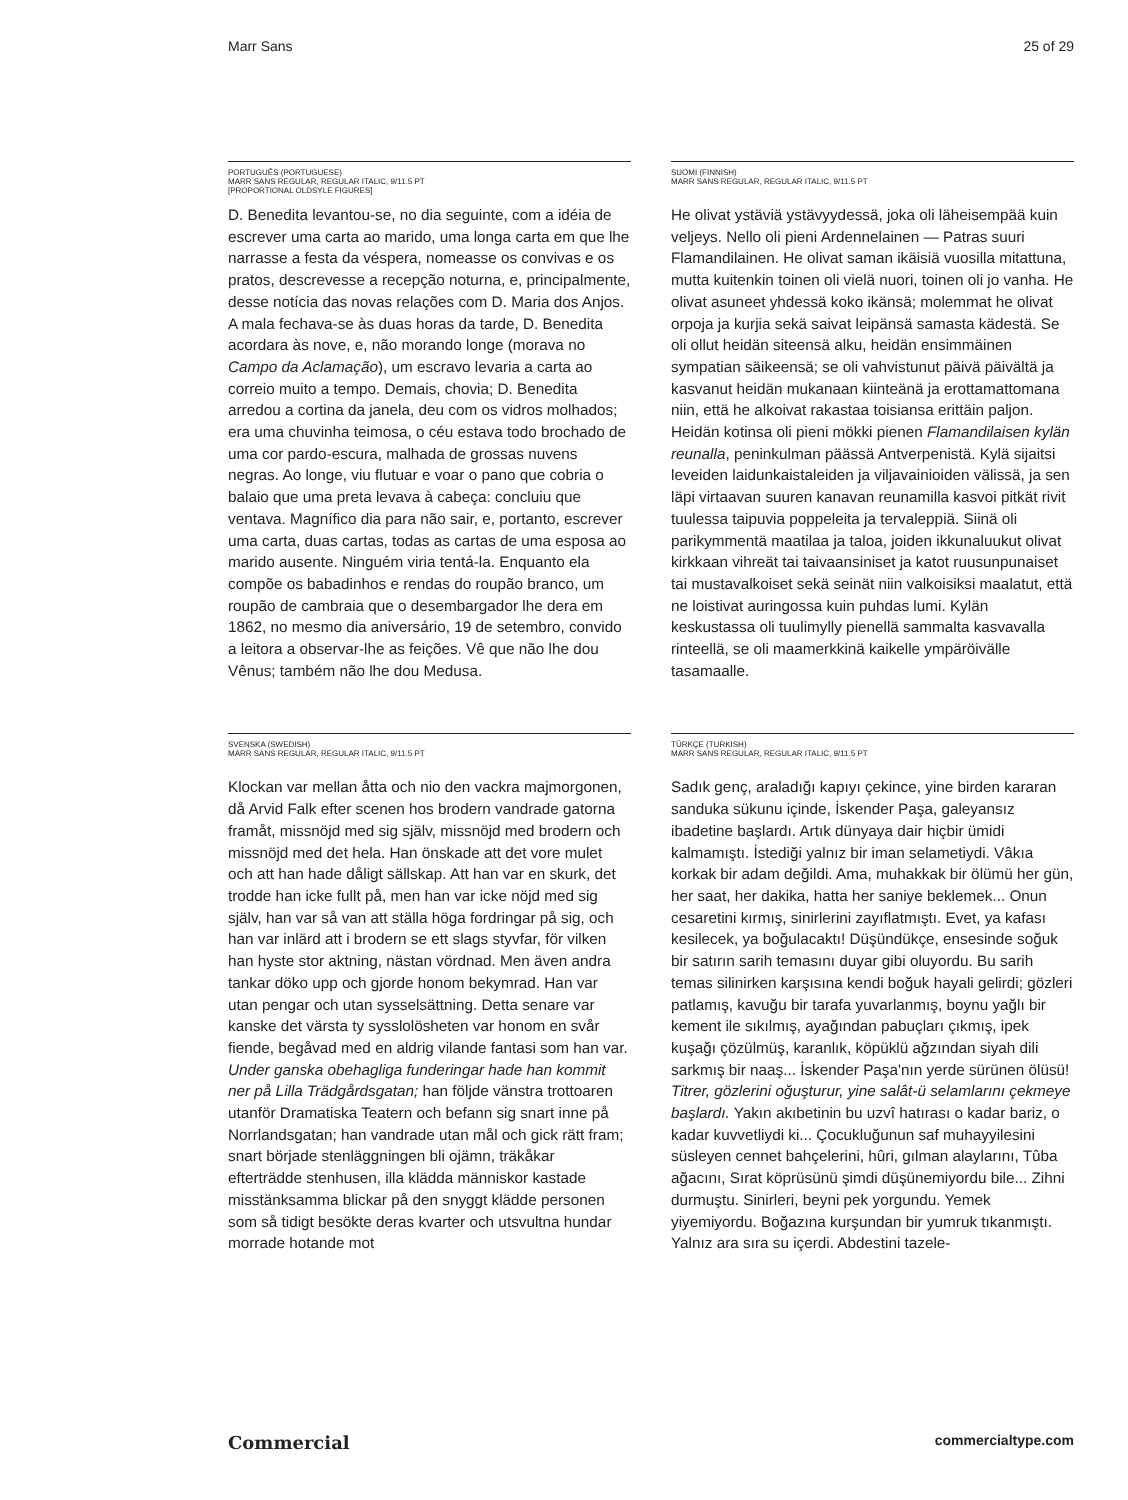Marr Sans 25 of 29
PORTUGUÊS (PORTUGUESE)
MARR SANS REGULAR, REGULAR ITALIC, 9/11.5 PT
[PROPORTIONAL OLDSYLE FIGURES]
D. Benedita levantou-se, no dia seguinte, com a idéia de escrever uma carta ao marido, uma longa carta em que lhe narrasse a festa da véspera, nomeasse os convivas e os pratos, descrevesse a recepção noturna, e, principalmente, desse notícia das novas relações com D. Maria dos Anjos. A mala fechava-se às duas horas da tarde, D. Benedita acordara às nove, e, não morando longe (morava no Campo da Aclamação), um escravo levaria a carta ao correio muito a tempo. Demais, chovia; D. Benedita arredou a cortina da janela, deu com os vidros molhados; era uma chuvinha teimosa, o céu estava todo brochado de uma cor pardo-escura, malhada de grossas nuvens negras. Ao longe, viu flutuar e voar o pano que cobria o balaio que uma preta levava à cabeça: concluiu que ventava. Magnífico dia para não sair, e, portanto, escrever uma carta, duas cartas, todas as cartas de uma esposa ao marido ausente. Ninguém viria tentá-la. Enquanto ela compõe os babadinhos e rendas do roupão branco, um roupão de cambraia que o desembargador lhe dera em 1862, no mesmo dia aniversário, 19 de setembro, convido a leitora a observar-lhe as feições. Vê que não lhe dou Vênus; também não lhe dou Medusa.
SUOMI (FINNISH)
MARR SANS REGULAR, REGULAR ITALIC, 9/11.5 PT
He olivat ystäviä ystävyydessä, joka oli läheisempää kuin veljeys. Nello oli pieni Ardennelainen — Patras suuri Flamandilainen. He olivat saman ikäisiä vuosilla mitattuna, mutta kuitenkin toinen oli vielä nuori, toinen oli jo vanha. He olivat asuneet yhdessä koko ikänsä; molemmat he olivat orpoja ja kurjia sekä saivat leipänsä samasta kädestä. Se oli ollut heidän siteensä alku, heidän ensimmäinen sympatian säikeensä; se oli vahvistunut päivä päivältä ja kasvanut heidän mukanaan kiinteänä ja erottamattomana niin, että he alkoivat rakastaa toisiansa erittäin paljon. Heidän kotinsa oli pieni mökki pienen Flamandilaisen kylän reunalla, peninkulman päässä Antverpenistä. Kylä sijaitsi leveiden laidunkaistaleiden ja viljavainioiden välissä, ja sen läpi virtaavan suuren kanavan reunamilla kasvoi pitkät rivit tuulessa taipuvia poppeleita ja tervaleppiä. Siinä oli parikymmentä maatilaa ja taloa, joiden ikkunaluukut olivat kirkkaan vihreät tai taivaansiniset ja katot ruusunpunaiset tai mustavalkoiset sekä seinät niin valkoisiksi maalatut, että ne loistivat auringossa kuin puhdas lumi. Kylän keskustassa oli tuulimylly pienellä sammalta kasvavalla rinteellä, se oli maamerkkinä kaikelle ympäröivälle tasamaalle.
SVENSKA (SWEDISH)
MARR SANS REGULAR, REGULAR ITALIC, 9/11.5 PT
Klockan var mellan åtta och nio den vackra majmorgonen, då Arvid Falk efter scenen hos brodern vandrade gatorna framåt, missnöjd med sig själv, missnöjd med brodern och missnöjd med det hela. Han önskade att det vore mulet och att han hade dåligt sällskap. Att han var en skurk, det trodde han icke fullt på, men han var icke nöjd med sig själv, han var så van att ställa höga fordringar på sig, och han var inlärd att i brodern se ett slags styvfar, för vilken han hyste stor aktning, nästan vördnad. Men även andra tankar döko upp och gjorde honom bekymrad. Han var utan pengar och utan sysselsättning. Detta senare var kanske det värsta ty sysslolösheten var honom en svår fiende, begåvad med en aldrig vilande fantasi som han var. Under ganska obehagliga funderingar hade han kommit ner på Lilla Trädgårdsgatan; han följde vänstra trottoaren utanför Dramatiska Teatern och befann sig snart inne på Norrlandsgatan; han vandrade utan mål och gick rätt fram; snart började stenläggningen bli ojämn, träkåkar efterträdde stenhusen, illa klädda människor kastade misstänksamma blickar på den snyggt klädde personen som så tidigt besökte deras kvarter och utsvultna hundar morrade hotande mot
TÜRKÇE (TURKISH)
MARR SANS REGULAR, REGULAR ITALIC, 9/11.5 PT
Sadık genç, araladığı kapıyı çekince, yine birden kararan sanduka sükunu içinde, İskender Paşa, galeyansız ibadetine başlardı. Artık dünyaya dair hiçbir ümidi kalmamıştı. İstediği yalnız bir iman selametiydi. Vâkıa korkak bir adam değildi. Ama, muhakkak bir ölümü her gün, her saat, her dakika, hatta her saniye beklemek... Onun cesaretini kırmış, sinirlerini zayıflatmıştı. Evet, ya kafası kesilecek, ya boğulacaktı! Düşündükçe, ensesinde soğuk bir satırın sarih temasını duyar gibi oluyordu. Bu sarih temas silinirken karşısına kendi boğuk hayali gelirdi; gözleri patlamış, kavuğu bir tarafa yuvarlanmış, boynu yağlı bir kement ile sıkılmış, ayağından pabuçları çıkmış, ipek kuşağı çözülmüş, karanlık, köpüklü ağzından siyah dili sarkmış bir naaş... İskender Paşa'nın yerde sürünen ölüsü! Titrer, gözlerini oğuşturur, yine salât-ü selamlarını çekmeye başlardı. Yakın akıbetinin bu uzvî hatırası o kadar bariz, o kadar kuvvetliydi ki... Çocukluğunun saf muhayyilesini süsleyen cennet bahçelerini, hûri, gılman alaylarını, Tûba ağacını, Sırat köprüsünü şimdi düşünemiyordu bile... Zihni durmuştu. Sinirleri, beyni pek yorgundu. Yemek yiyemiyordu. Boğazına kurşundan bir yumruk tıkanmıştı. Yalnız ara sıra su içerdi. Abdestini tazele-
Commercial commercialtype.com